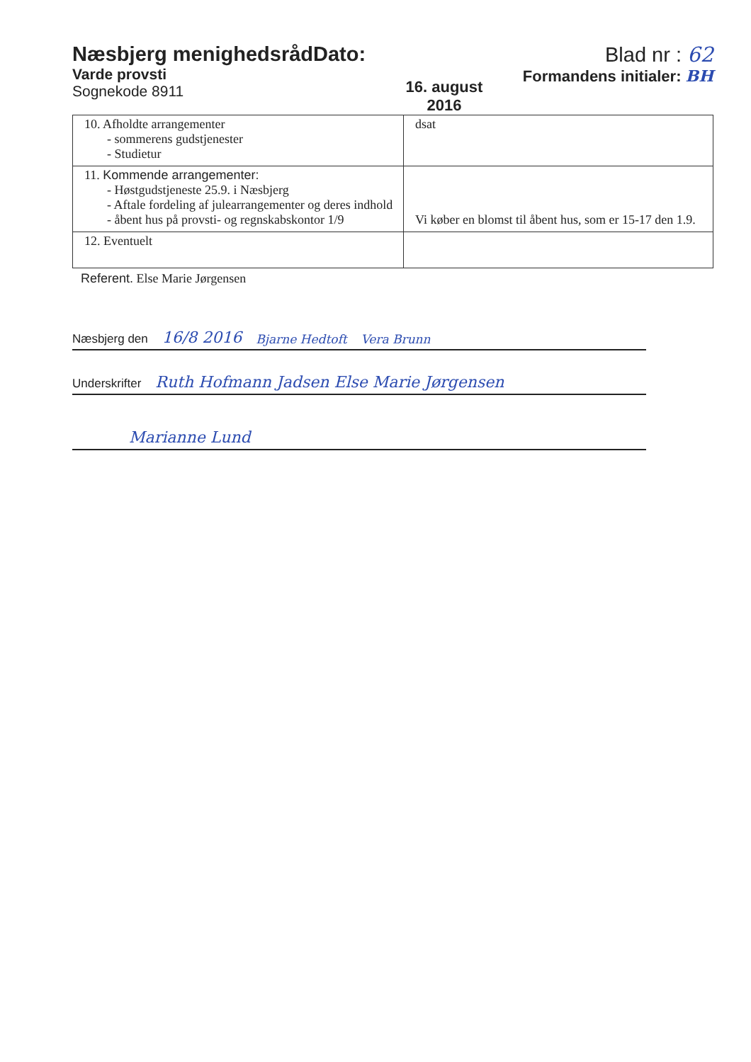Næsbjerg menighedsrådDato:
Varde provsti
Sognekode 8911
16. august
2016
Blad nr : 62
Formandens initialer: BH
| 10. Afholdte arrangementer - sommerens gudstjenester - Studietur | dsat |
| 11. Kommende arrangementer: - Høstgudstjeneste 25.9. i Næsbjerg - Aftale fordeling af julearrangementer og deres indhold - åbent hus på provsti- og regnskabskontor 1/9 | Vi køber en blomst til åbent hus, som er 15-17 den 1.9. |
| 12. Eventuelt | |
Referent. Else Marie Jørgensen
Næsbjerg den 16/8 2016 Bjarne Hedtoft Vera Brunn
Underskrifter Ruth Hofmann Jadsen Else Marie Jørgensen
Marianne Lund